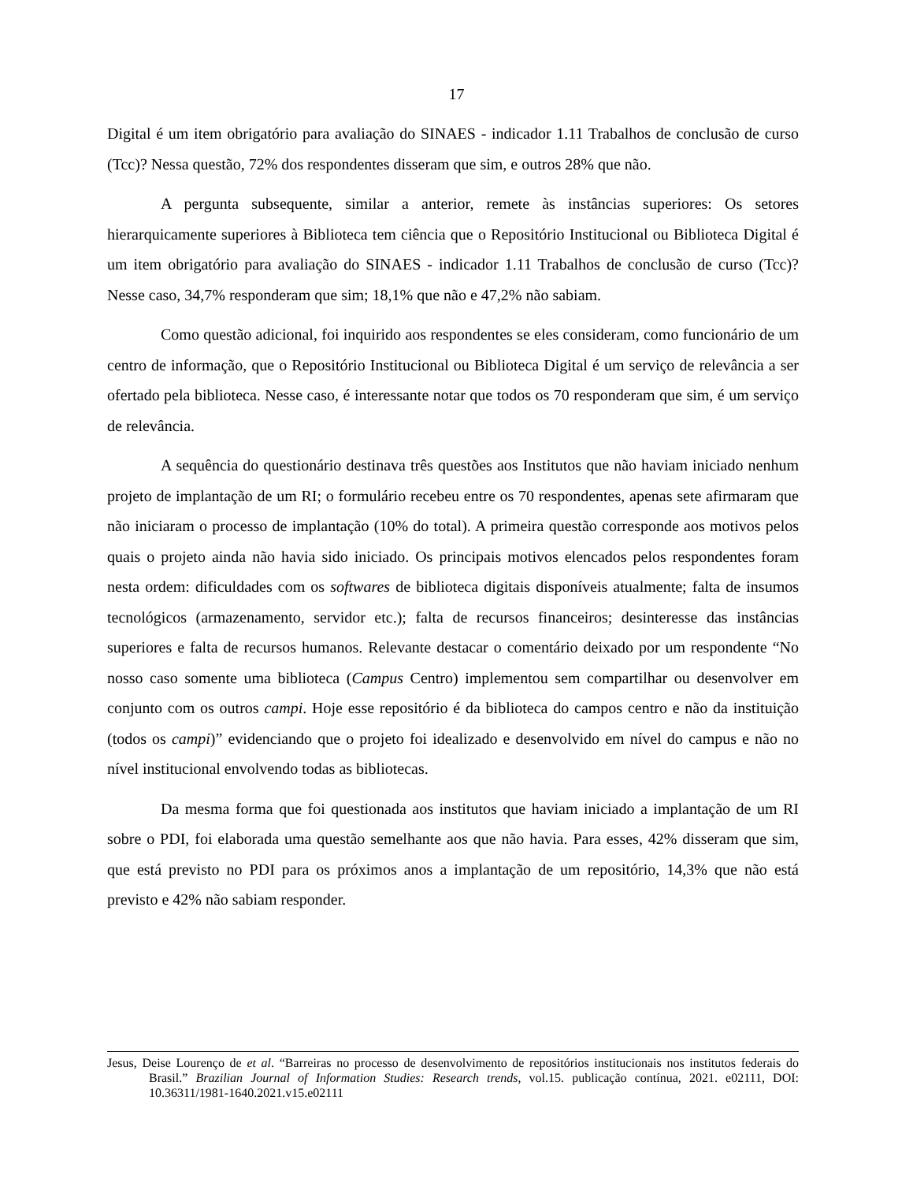17
Digital é um item obrigatório para avaliação do SINAES - indicador 1.11 Trabalhos de conclusão de curso (Tcc)? Nessa questão, 72% dos respondentes disseram que sim, e outros 28% que não.
A pergunta subsequente, similar a anterior, remete às instâncias superiores: Os setores hierarquicamente superiores à Biblioteca tem ciência que o Repositório Institucional ou Biblioteca Digital é um item obrigatório para avaliação do SINAES - indicador 1.11 Trabalhos de conclusão de curso (Tcc)? Nesse caso, 34,7% responderam que sim; 18,1% que não e 47,2% não sabiam.
Como questão adicional, foi inquirido aos respondentes se eles consideram, como funcionário de um centro de informação, que o Repositório Institucional ou Biblioteca Digital é um serviço de relevância a ser ofertado pela biblioteca. Nesse caso, é interessante notar que todos os 70 responderam que sim, é um serviço de relevância.
A sequência do questionário destinava três questões aos Institutos que não haviam iniciado nenhum projeto de implantação de um RI; o formulário recebeu entre os 70 respondentes, apenas sete afirmaram que não iniciaram o processo de implantação (10% do total). A primeira questão corresponde aos motivos pelos quais o projeto ainda não havia sido iniciado. Os principais motivos elencados pelos respondentes foram nesta ordem: dificuldades com os softwares de biblioteca digitais disponíveis atualmente; falta de insumos tecnológicos (armazenamento, servidor etc.); falta de recursos financeiros; desinteresse das instâncias superiores e falta de recursos humanos. Relevante destacar o comentário deixado por um respondente “No nosso caso somente uma biblioteca (Campus Centro) implementou sem compartilhar ou desenvolver em conjunto com os outros campi. Hoje esse repositório é da biblioteca do campos centro e não da instituição (todos os campi)” evidenciando que o projeto foi idealizado e desenvolvido em nível do campus e não no nível institucional envolvendo todas as bibliotecas.
Da mesma forma que foi questionada aos institutos que haviam iniciado a implantação de um RI sobre o PDI, foi elaborada uma questão semelhante aos que não havia. Para esses, 42% disseram que sim, que está previsto no PDI para os próximos anos a implantação de um repositório, 14,3% que não está previsto e 42% não sabiam responder.
Jesus, Deise Lourenço de et al. “Barreiras no processo de desenvolvimento de repositórios institucionais nos institutos federais do Brasil.” Brazilian Journal of Information Studies: Research trends, vol.15. publicação contínua, 2021. e02111, DOI: 10.36311/1981-1640.2021.v15.e02111